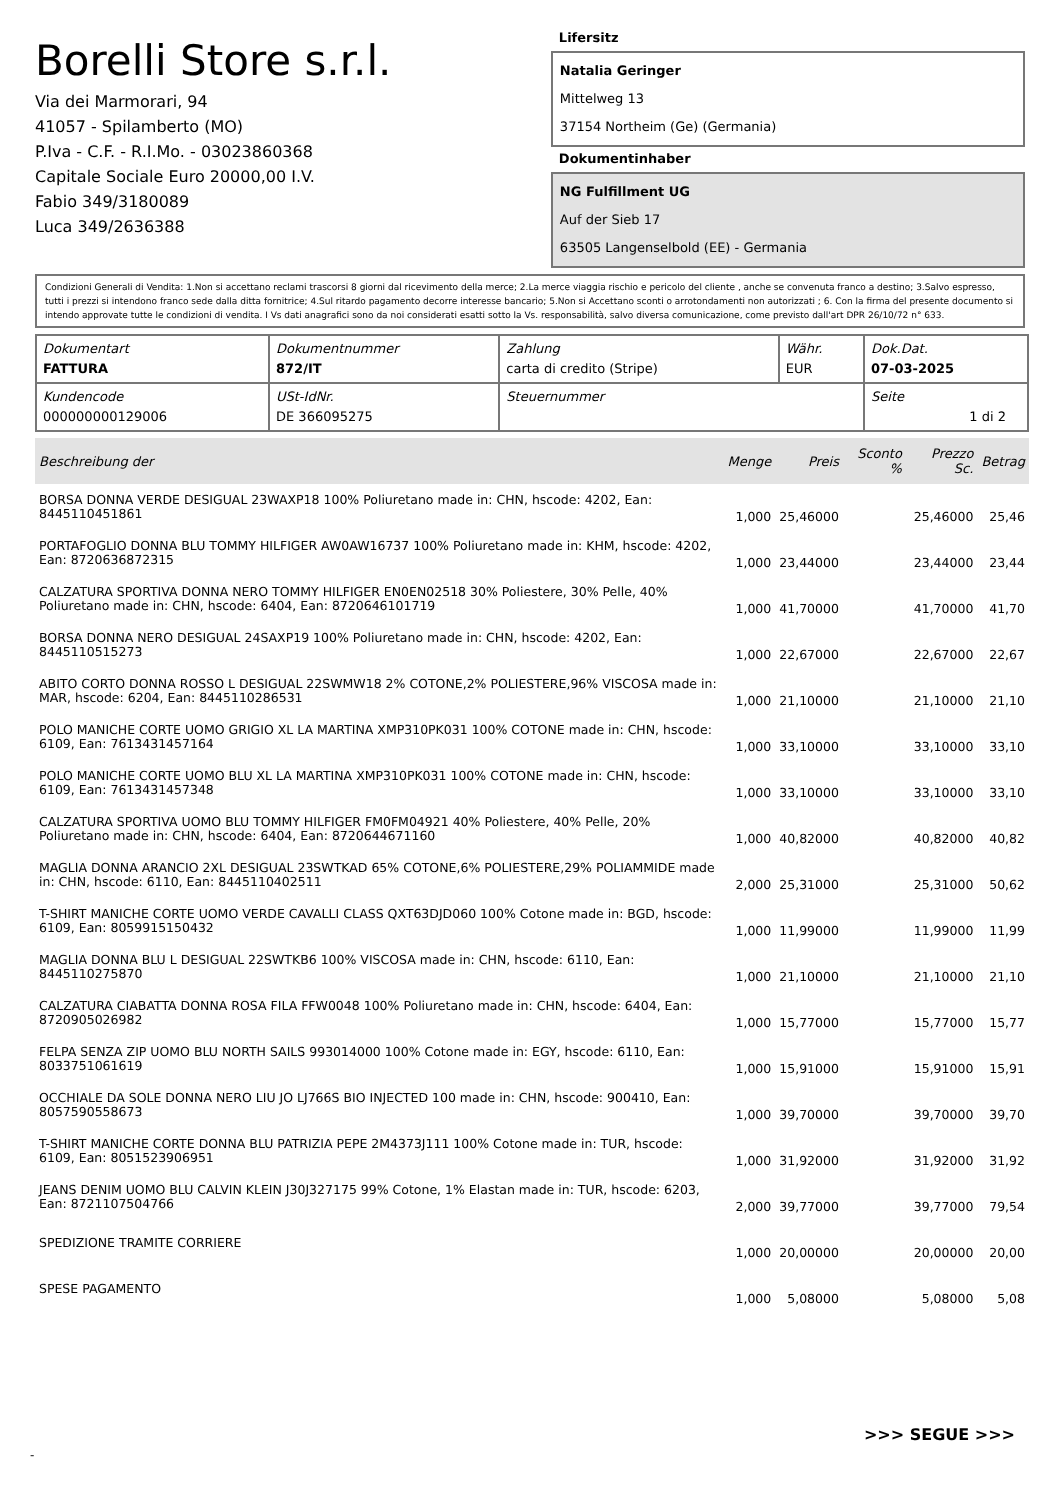Borelli Store s.r.l.
Via dei Marmorari, 94
41057 - Spilamberto (MO)
P.Iva - C.F. - R.I.Mo. - 03023860368
Capitale Sociale Euro 20000,00 I.V.
Fabio 349/3180089
Luca 349/2636388
Lifersitz
Natalia Geringer
Mittelweg 13
37154 Northeim (Ge) (Germania)
Dokumentinhaber
NG Fulfillment UG
Auf der Sieb 17
63505 Langenselbold (EE) - Germania
Condizioni Generali di Vendita: 1.Non si accettano reclami trascorsi 8 giorni dal ricevimento della merce; 2.La merce viaggia rischio e pericolo del cliente , anche se convenuta franco a destino; 3.Salvo espresso, tutti i prezzi si intendono franco sede dalla ditta fornitrice; 4.Sul ritardo pagamento decorre interesse bancario; 5.Non si Accettano sconti o arrotondamenti non autorizzati ; 6. Con la firma del presente documento si intendo approvate tutte le condizioni di vendita. I Vs dati anagrafici sono da noi considerati esatti sotto la Vs. responsabilità, salvo diversa comunicazione, come previsto dall'art DPR 26/10/72 n° 633.
| Dokumentart FATTURA | Dokumentnummer 872/IT | Zahlung carta di credito (Stripe) | Währ. EUR | Dok.Dat. 07-03-2025 |
| Kundencode 000000000129006 | USt-IdNr. DE 366095275 | Steuernummer | | Seite 1 di 2 |
| Beschreibung der | Menge | Preis | Sconto % | Prezzo Sc. | Betrag |
| --- | --- | --- | --- | --- | --- |
| BORSA DONNA VERDE DESIGUAL 23WAXP18 100% Poliuretano made in: CHN, hscode: 4202, Ean: 8445110451861 | 1,000 | 25,46000 | | 25,46000 | 25,46 |
| PORTAFOGLIO DONNA BLU TOMMY HILFIGER AW0AW16737 100% Poliuretano made in: KHM, hscode: 4202, Ean: 8720636872315 | 1,000 | 23,44000 | | 23,44000 | 23,44 |
| CALZATURA SPORTIVA DONNA NERO TOMMY HILFIGER EN0EN02518 30% Poliestere, 30% Pelle, 40% Poliuretano made in: CHN, hscode: 6404, Ean: 8720646101719 | 1,000 | 41,70000 | | 41,70000 | 41,70 |
| BORSA DONNA NERO DESIGUAL 24SAXP19 100% Poliuretano made in: CHN, hscode: 4202, Ean: 8445110515273 | 1,000 | 22,67000 | | 22,67000 | 22,67 |
| ABITO CORTO DONNA ROSSO L DESIGUAL 22SWMW18 2% COTONE,2% POLIESTERE,96% VISCOSA made in: MAR, hscode: 6204, Ean: 8445110286531 | 1,000 | 21,10000 | | 21,10000 | 21,10 |
| POLO MANICHE CORTE UOMO GRIGIO XL LA MARTINA XMP310PK031 100% COTONE made in: CHN, hscode: 6109, Ean: 7613431457164 | 1,000 | 33,10000 | | 33,10000 | 33,10 |
| POLO MANICHE CORTE UOMO BLU XL LA MARTINA XMP310PK031 100% COTONE made in: CHN, hscode: 6109, Ean: 7613431457348 | 1,000 | 33,10000 | | 33,10000 | 33,10 |
| CALZATURA SPORTIVA UOMO BLU TOMMY HILFIGER FM0FM04921 40% Poliestere, 40% Pelle, 20% Poliuretano made in: CHN, hscode: 6404, Ean: 8720644671160 | 1,000 | 40,82000 | | 40,82000 | 40,82 |
| MAGLIA DONNA ARANCIO 2XL DESIGUAL 23SWTKAD 65% COTONE,6% POLIESTERE,29% POLIAMMIDE made in: CHN, hscode: 6110, Ean: 8445110402511 | 2,000 | 25,31000 | | 25,31000 | 50,62 |
| T-SHIRT MANICHE CORTE UOMO VERDE CAVALLI CLASS QXT63DJD060 100% Cotone made in: BGD, hscode: 6109, Ean: 8059915150432 | 1,000 | 11,99000 | | 11,99000 | 11,99 |
| MAGLIA DONNA BLU L DESIGUAL 22SWTKB6 100% VISCOSA made in: CHN, hscode: 6110, Ean: 8445110275870 | 1,000 | 21,10000 | | 21,10000 | 21,10 |
| CALZATURA CIABATTA DONNA ROSA FILA FFW0048 100% Poliuretano made in: CHN, hscode: 6404, Ean: 8720905026982 | 1,000 | 15,77000 | | 15,77000 | 15,77 |
| FELPA SENZA ZIP UOMO BLU NORTH SAILS 993014000 100% Cotone made in: EGY, hscode: 6110, Ean: 8033751061619 | 1,000 | 15,91000 | | 15,91000 | 15,91 |
| OCCHIALE DA SOLE DONNA NERO LIU JO LJ766S BIO INJECTED 100 made in: CHN, hscode: 900410, Ean: 8057590558673 | 1,000 | 39,70000 | | 39,70000 | 39,70 |
| T-SHIRT MANICHE CORTE DONNA BLU PATRIZIA PEPE 2M4373J111 100% Cotone made in: TUR, hscode: 6109, Ean: 8051523906951 | 1,000 | 31,92000 | | 31,92000 | 31,92 |
| JEANS DENIM UOMO BLU CALVIN KLEIN J30J327175 99% Cotone, 1% Elastan made in: TUR, hscode: 6203, Ean: 8721107504766 | 2,000 | 39,77000 | | 39,77000 | 79,54 |
| SPEDIZIONE TRAMITE CORRIERE | 1,000 | 20,00000 | | 20,00000 | 20,00 |
| SPESE PAGAMENTO | 1,000 | 5,08000 | | 5,08000 | 5,08 |
>>> SEGUE >>>
-